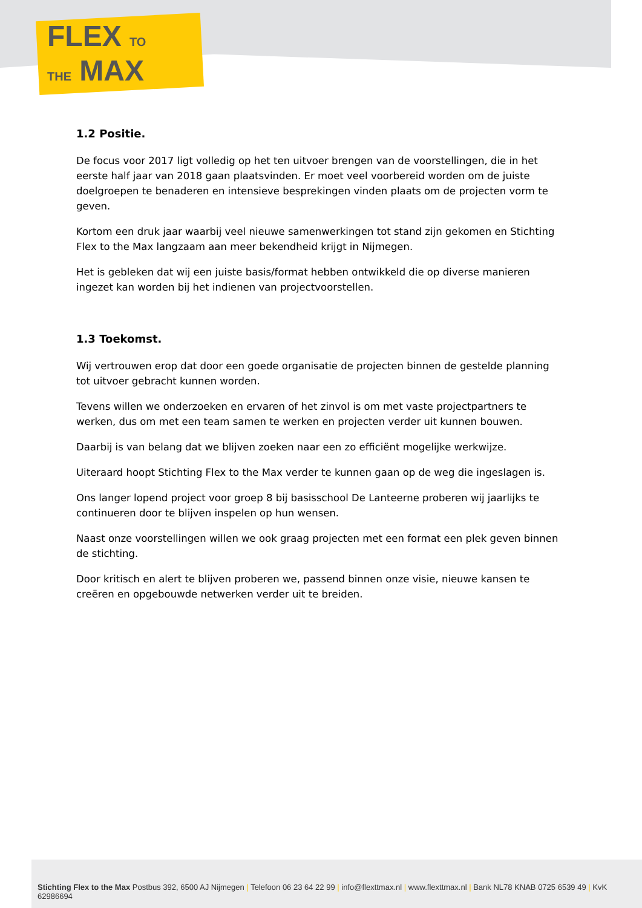FLEX TO
THE MAX
1.2 Positie.
De focus voor 2017 ligt volledig op het ten uitvoer brengen van de voorstellingen, die in het eerste half jaar van 2018 gaan plaatsvinden. Er moet veel voorbereid worden om de juiste doelgroepen te benaderen en intensieve besprekingen vinden plaats om de projecten vorm te geven.
Kortom een druk jaar waarbij veel nieuwe samenwerkingen tot stand zijn gekomen en Stichting Flex to the Max langzaam aan meer bekendheid krijgt in Nijmegen.
Het is gebleken dat wij een juiste basis/format hebben ontwikkeld die op diverse manieren ingezet kan worden bij het indienen van projectvoorstellen.
1.3 Toekomst.
Wij vertrouwen erop dat door een goede organisatie de projecten binnen de gestelde planning tot uitvoer gebracht kunnen worden.
Tevens willen we onderzoeken en ervaren of het zinvol is om met vaste projectpartners te werken, dus om met een team samen te werken en projecten verder uit kunnen bouwen.
Daarbij is van belang dat we blijven zoeken naar een zo efficiënt mogelijke werkwijze.
Uiteraard hoopt Stichting Flex to the Max verder te kunnen gaan op de weg die ingeslagen is.
Ons langer lopend project voor groep 8 bij basisschool De Lanteerne proberen wij jaarlijks te continueren door te blijven inspelen op hun wensen.
Naast onze voorstellingen willen we ook graag projecten met een format een plek geven binnen de stichting.
Door kritisch en alert te blijven proberen we, passend binnen onze visie, nieuwe kansen te creëren en opgebouwde netwerken verder uit te breiden.
Stichting Flex to the Max Postbus 392, 6500 AJ Nijmegen | Telefoon 06 23 64 22 99 | info@flexttmax.nl | www.flexttmax.nl | Bank NL78 KNAB 0725 6539 49 | KvK 62986694